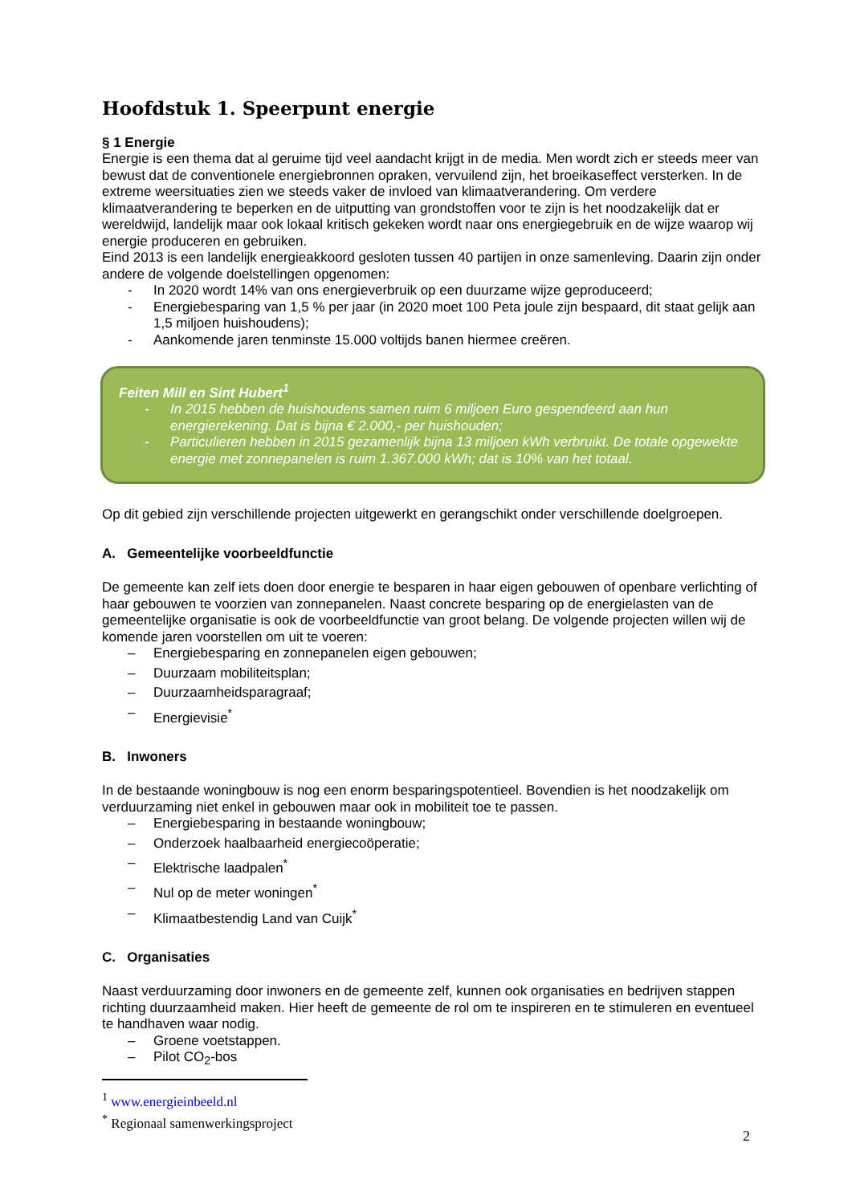Hoofdstuk 1. Speerpunt energie
§ 1 Energie
Energie is een thema dat al geruime tijd veel aandacht krijgt in de media. Men wordt zich er steeds meer van bewust dat de conventionele energiebronnen opraken, vervuilend zijn, het broeikaseffect versterken. In de extreme weersituaties zien we steeds vaker de invloed van klimaatverandering. Om verdere klimaatverandering te beperken en de uitputting van grondstoffen voor te zijn is het noodzakelijk dat er wereldwijd, landelijk maar ook lokaal kritisch gekeken wordt naar ons energiegebruik en de wijze waarop wij energie produceren en gebruiken.
Eind 2013 is een landelijk energieakkoord gesloten tussen 40 partijen in onze samenleving. Daarin zijn onder andere de volgende doelstellingen opgenomen:
- In 2020 wordt 14% van ons energieverbruik op een duurzame wijze geproduceerd;
- Energiebesparing van 1,5 % per jaar (in 2020 moet 100 Peta joule zijn bespaard, dit staat gelijk aan 1,5 miljoen huishoudens);
- Aankomende jaren tenminste 15.000 voltijds banen hiermee creëren.
Feiten Mill en Sint Hubert<sup>1</sup>
- In 2015 hebben de huishoudens samen ruim 6 miljoen Euro gespendeerd aan hun energierekening. Dat is bijna € 2.000,- per huishouden;
- Particulieren hebben in 2015 gezamenlijk bijna 13 miljoen kWh verbruikt. De totale opgewekte energie met zonnepanelen is ruim 1.367.000 kWh; dat is 10% van het totaal.
Op dit gebied zijn verschillende projecten uitgewerkt en gerangschikt onder verschillende doelgroepen.
A. Gemeentelijke voorbeeldfunctie
De gemeente kan zelf iets doen door energie te besparen in haar eigen gebouwen of openbare verlichting of haar gebouwen te voorzien van zonnepanelen. Naast concrete besparing op de energielasten van de gemeentelijke organisatie is ook de voorbeeldfunctie van groot belang. De volgende projecten willen wij de komende jaren voorstellen om uit te voeren:
– Energiebesparing en zonnepanelen eigen gebouwen;
– Duurzaam mobiliteitsplan;
– Duurzaamheidsparagraaf;
– Energievisie<sup>*</sup>
B. Inwoners
In de bestaande woningbouw is nog een enorm besparingspotentieel. Bovendien is het noodzakelijk om verduurzaming niet enkel in gebouwen maar ook in mobiliteit toe te passen.
– Energiebesparing in bestaande woningbouw;
– Onderzoek haalbaarheid energiecoöperatie;
– Elektrische laadpalen<sup>*</sup>
– Nul op de meter woningen<sup>*</sup>
– Klimaatbestendig Land van Cuijk<sup>*</sup>
C. Organisaties
Naast verduurzaming door inwoners en de gemeente zelf, kunnen ook organisaties en bedrijven stappen richting duurzaamheid maken. Hier heeft de gemeente de rol om te inspireren en te stimuleren en eventueel te handhaven waar nodig.
– Groene voetstappen.
– Pilot CO<sub>2</sub>-bos
<sup>1</sup> www.energieinbeeld.nl
<sup>*</sup> Regionaal samenwerkingsproject
2